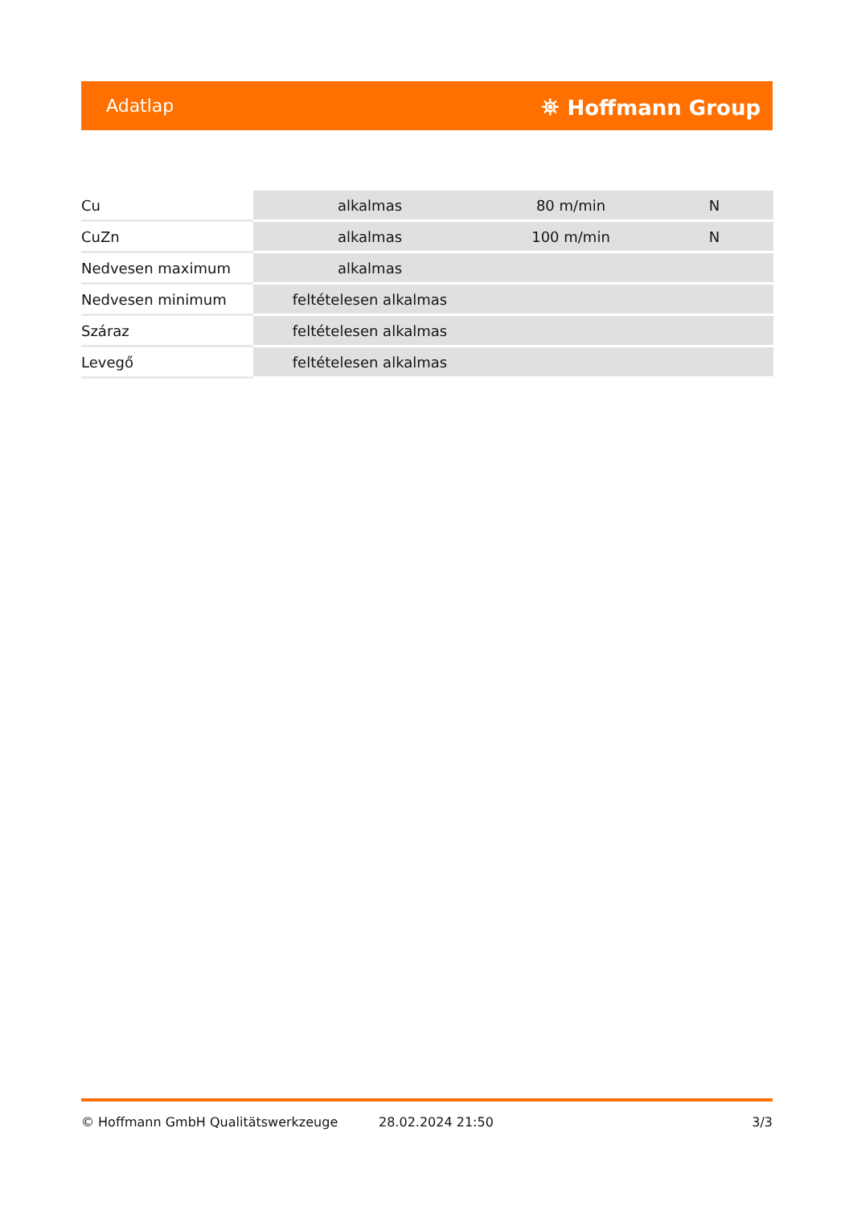Adatlap ⛯ Hoffmann Group
| Cu | alkalmas | 80 m/min | N |
| CuZn | alkalmas | 100 m/min | N |
| Nedvesen maximum | alkalmas | | |
| Nedvesen minimum | feltételesen alkalmas | | |
| Száraz | feltételesen alkalmas | | |
| Levegő | feltételesen alkalmas | | |
© Hoffmann GmbH Qualitätswerkzeuge 28.02.2024 21:50 3/3